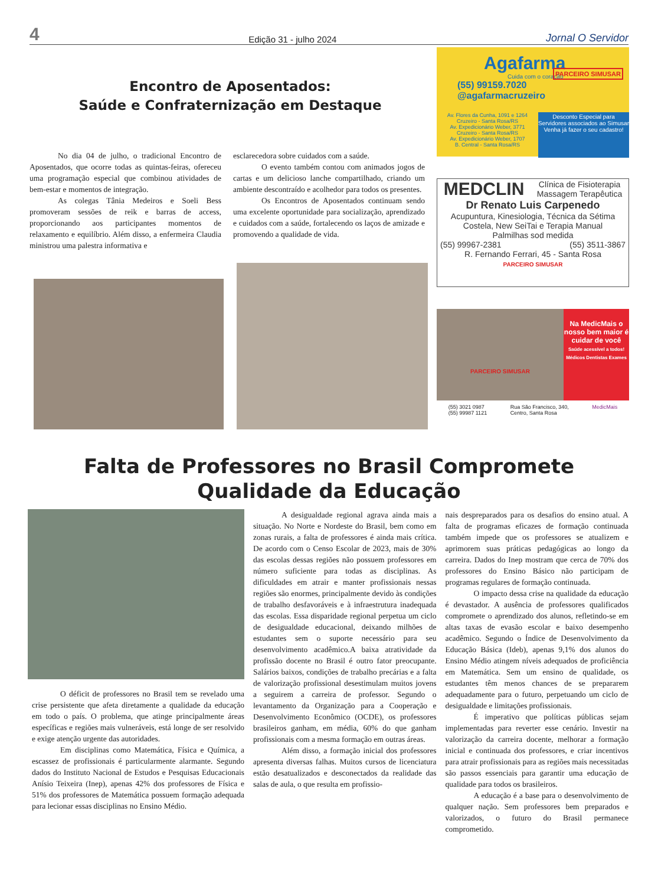4 Edição 31 - julho 2024 Jornal O Servidor
Encontro de Aposentados:
Saúde e Confraternização em Destaque
No dia 04 de julho, o tradicional Encontro de Aposentados, que ocorre todas as quintas-feiras, ofereceu uma programação especial que combinou atividades de bem-estar e momentos de integração.
As colegas Tânia Medeiros e Soeli Bess promoveram sessões de reik e barras de access, proporcionando aos participantes momentos de relaxamento e equilíbrio. Além disso, a enfermeira Claudia ministrou uma palestra informativa e
esclarecedora sobre cuidados com a saúde.
O evento também contou com animados jogos de cartas e um delicioso lanche compartilhado, criando um ambiente descontraído e acolhedor para todos os presentes.
Os Encontros de Aposentados continuam sendo uma excelente oportunidade para socialização, aprendizado e cuidados com a saúde, fortalecendo os laços de amizade e promovendo a qualidade de vida.
Agafarma
Cuida com o coração
(55) 99159.7020
@agafarmacruzeiro
PARCEIRO SIMUSAR
Av. Flores da Cunha, 1091 e 1264
Cruzeiro - Santa Rosa/RS
Av. Expedicionário Weber, 3771
Cruzeiro - Santa Rosa/RS
Av. Expedicionário Weber, 1707
B. Central - Santa Rosa/RS
Desconto Especial para Servidores associados ao Simusar
Venha já fazer o seu cadastro!
MEDCLIN Clínica de Fisioterapia
Massagem Terapêutica
Dr Renato Luis Carpenedo
Acupuntura, Kinesiologia, Técnica da Sétima Costela, New SeiTai e Terapia Manual
Palmilhas sod medida
(55) 99967-2381 (55) 3511-3867
R. Fernando Ferrari, 45 - Santa Rosa
PARCEIRO SIMUSAR
PARCEIRO SIMUSAR
Na MedicMais o nosso bem maior é cuidar de você
Saúde acessível a todos! Médicos Dentistas Exames
(55) 3021 0987
(55) 99987 1121 Rua São Francisco, 340,
Centro, Santa Rosa MedicMais
Falta de Professores no Brasil Compromete Qualidade da Educação
O déficit de professores no Brasil tem se revelado uma crise persistente que afeta diretamente a qualidade da educação em todo o país. O problema, que atinge principalmente áreas específicas e regiões mais vulneráveis, está longe de ser resolvido e exige atenção urgente das autoridades.
Em disciplinas como Matemática, Física e Química, a escassez de profissionais é particularmente alarmante. Segundo dados do Instituto Nacional de Estudos e Pesquisas Educacionais Anísio Teixeira (Inep), apenas 42% dos professores de Física e 51% dos professores de Matemática possuem formação adequada para lecionar essas disciplinas no Ensino Médio.
A desigualdade regional agrava ainda mais a situação. No Norte e Nordeste do Brasil, bem como em zonas rurais, a falta de professores é ainda mais crítica. De acordo com o Censo Escolar de 2023, mais de 30% das escolas dessas regiões não possuem professores em número suficiente para todas as disciplinas. As dificuldades em atrair e manter profissionais nessas regiões são enormes, principalmente devido às condições de trabalho desfavoráveis e à infraestrutura inadequada das escolas. Essa disparidade regional perpetua um ciclo de desigualdade educacional, deixando milhões de estudantes sem o suporte necessário para seu desenvolvimento acadêmico.A baixa atratividade da profissão docente no Brasil é outro fator preocupante. Salários baixos, condições de trabalho precárias e a falta de valorização profissional desestimulam muitos jovens a seguirem a carreira de professor. Segundo o levantamento da Organização para a Cooperação e Desenvolvimento Econômico (OCDE), os professores brasileiros ganham, em média, 60% do que ganham profissionais com a mesma formação em outras áreas.
Além disso, a formação inicial dos professores apresenta diversas falhas. Muitos cursos de licenciatura estão desatualizados e desconectados da realidade das salas de aula, o que resulta em profissio-
nais despreparados para os desafios do ensino atual. A falta de programas eficazes de formação continuada também impede que os professores se atualizem e aprimorem suas práticas pedagógicas ao longo da carreira. Dados do Inep mostram que cerca de 70% dos professores do Ensino Básico não participam de programas regulares de formação continuada.
O impacto dessa crise na qualidade da educação é devastador. A ausência de professores qualificados compromete o aprendizado dos alunos, refletindo-se em altas taxas de evasão escolar e baixo desempenho acadêmico. Segundo o Índice de Desenvolvimento da Educação Básica (Ideb), apenas 9,1% dos alunos do Ensino Médio atingem níveis adequados de proficiência em Matemática. Sem um ensino de qualidade, os estudantes têm menos chances de se prepararem adequadamente para o futuro, perpetuando um ciclo de desigualdade e limitações profissionais.
É imperativo que políticas públicas sejam implementadas para reverter esse cenário. Investir na valorização da carreira docente, melhorar a formação inicial e continuada dos professores, e criar incentivos para atrair profissionais para as regiões mais necessitadas são passos essenciais para garantir uma educação de qualidade para todos os brasileiros.
A educação é a base para o desenvolvimento de qualquer nação. Sem professores bem preparados e valorizados, o futuro do Brasil permanece comprometido.